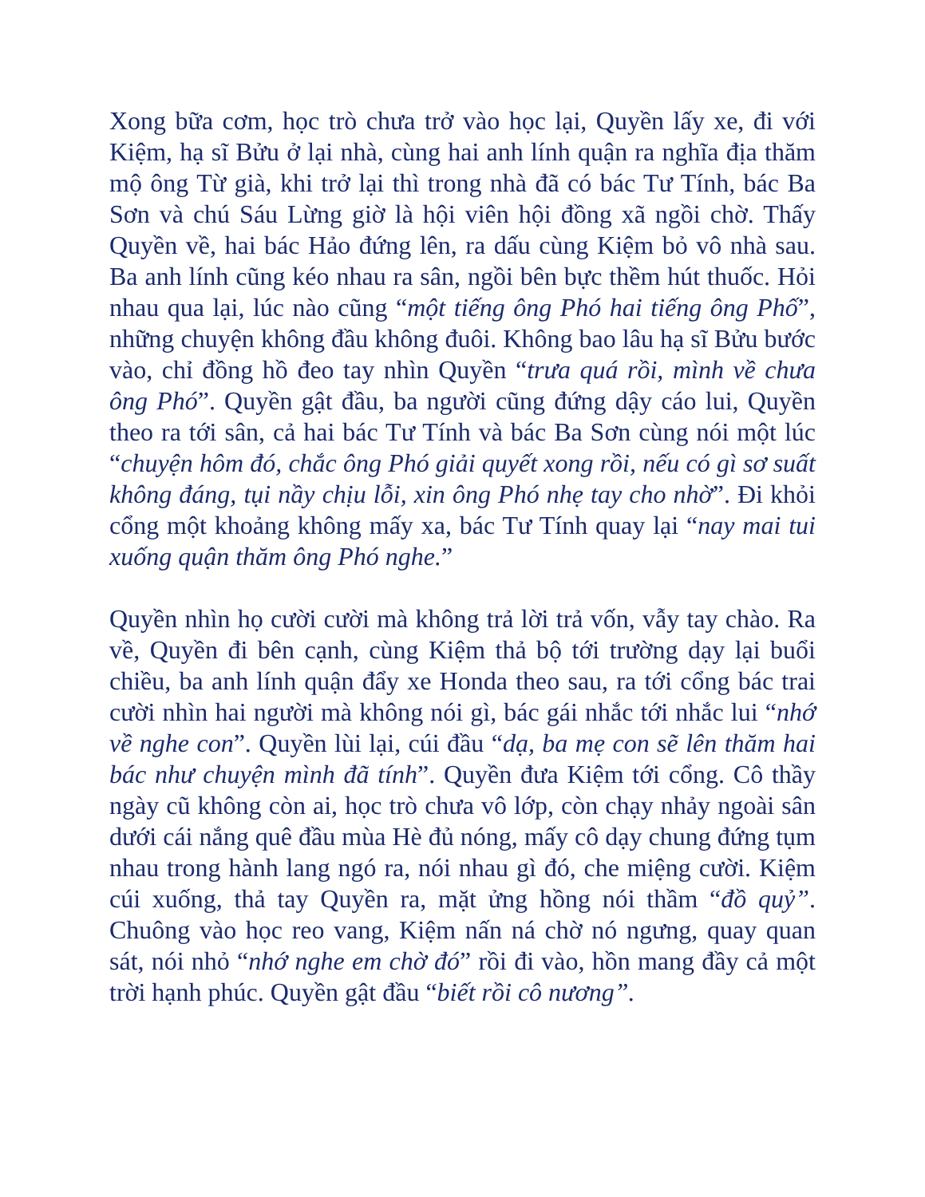Xong bữa cơm, học trò chưa trở vào học lại, Quyền lấy xe, đi với Kiệm, hạ sĩ Bửu ở lại nhà, cùng hai anh lính quận ra nghĩa địa thăm mộ ông Từ già, khi trở lại thì trong nhà đã có bác Tư Tính, bác Ba Sơn và chú Sáu Lừng giờ là hội viên hội đồng xã ngồi chờ. Thấy Quyền về, hai bác Hảo đứng lên, ra dấu cùng Kiệm bỏ vô nhà sau. Ba anh lính cũng kéo nhau ra sân, ngồi bên bực thềm hút thuốc. Hỏi nhau qua lại, lúc nào cũng “một tiếng ông Phó hai tiếng ông Phố”, những chuyện không đầu không đuôi. Không bao lâu hạ sĩ Bửu bước vào, chỉ đồng hồ đeo tay nhìn Quyền “trưa quá rồi, mình về chưa ông Phó”. Quyền gật đầu, ba người cũng đứng dậy cáo lui, Quyền theo ra tới sân, cả hai bác Tư Tính và bác Ba Sơn cùng nói một lúc “chuyện hôm đó, chắc ông Phó giải quyết xong rồi, nếu có gì sơ suất không đáng, tụi nầy chịu lỗi, xin ông Phó nhẹ tay cho nhờ”. Đi khỏi cổng một khoảng không mấy xa, bác Tư Tính quay lại “nay mai tui xuống quận thăm ông Phó nghe.”
Quyền nhìn họ cười cười mà không trả lời trả vốn, vẫy tay chào. Ra về, Quyền đi bên cạnh, cùng Kiệm thả bộ tới trường dạy lại buổi chiều, ba anh lính quận đẩy xe Honda theo sau, ra tới cổng bác trai cười nhìn hai người mà không nói gì, bác gái nhắc tới nhắc lui “nhớ về nghe con”. Quyền lùi lại, cúi đầu “dạ, ba mẹ con sẽ lên thăm hai bác như chuyện mình đã tính”. Quyền đưa Kiệm tới cổng. Cô thầy ngày cũ không còn ai, học trò chưa vô lớp, còn chạy nhảy ngoài sân dưới cái nắng quê đầu mùa Hè đủ nóng, mấy cô dạy chung đứng tụm nhau trong hành lang ngó ra, nói nhau gì đó, che miệng cười. Kiệm cúi xuống, thả tay Quyền ra, mặt ửng hồng nói thầm “đồ quỷ”. Chuông vào học reo vang, Kiệm nấn ná chờ nó ngưng, quay quan sát, nói nhỏ “nhớ nghe em chờ đó” rồi đi vào, hồn mang đầy cả một trời hạnh phúc. Quyền gật đầu “biết rồi cô nương”.